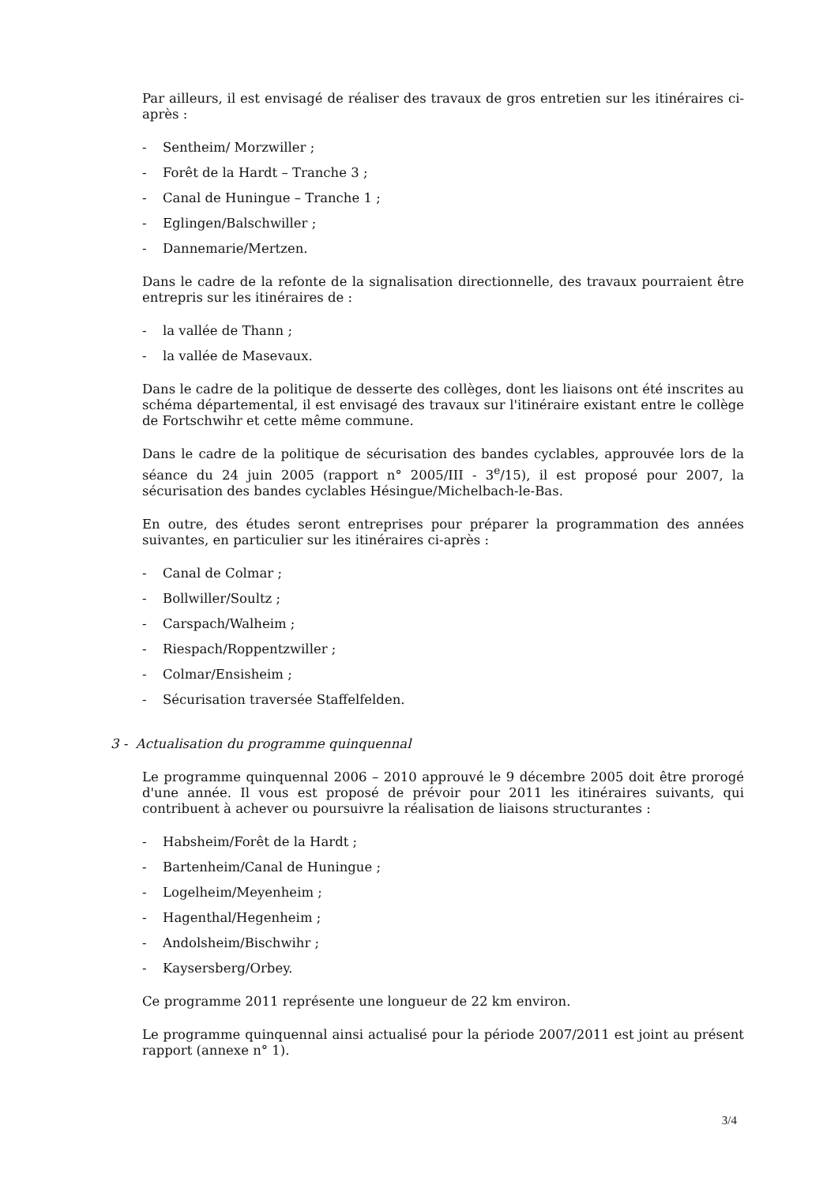Par ailleurs, il est envisagé de réaliser des travaux de gros entretien sur les itinéraires ci-après :
- Sentheim/ Morzwiller ;
- Forêt de la Hardt – Tranche 3 ;
- Canal de Huningue – Tranche 1 ;
- Eglingen/Balschwiller ;
- Dannemarie/Mertzen.
Dans le cadre de la refonte de la signalisation directionnelle, des travaux pourraient être entrepris sur les itinéraires de :
- la vallée de Thann ;
- la vallée de Masevaux.
Dans le cadre de la politique de desserte des collèges, dont les liaisons ont été inscrites au schéma départemental, il est envisagé des travaux sur l'itinéraire existant entre le collège de Fortschwihr et cette même commune.
Dans le cadre de la politique de sécurisation des bandes cyclables, approuvée lors de la séance du 24 juin 2005 (rapport n° 2005/III - 3<sup>e</sup>/15), il est proposé pour 2007, la sécurisation des bandes cyclables Hésingue/Michelbach-le-Bas.
En outre, des études seront entreprises pour préparer la programmation des années suivantes, en particulier sur les itinéraires ci-après :
- Canal de Colmar ;
- Bollwiller/Soultz ;
- Carspach/Walheim ;
- Riespach/Roppentzwiller ;
- Colmar/Ensisheim ;
- Sécurisation traversée Staffelfelden.
3 - Actualisation du programme quinquennal
Le programme quinquennal 2006 – 2010 approuvé le 9 décembre 2005 doit être prorogé d'une année. Il vous est proposé de prévoir pour 2011 les itinéraires suivants, qui contribuent à achever ou poursuivre la réalisation de liaisons structurantes :
- Habsheim/Forêt de la Hardt ;
- Bartenheim/Canal de Huningue ;
- Logelheim/Meyenheim ;
- Hagenthal/Hegenheim ;
- Andolsheim/Bischwihr ;
- Kaysersberg/Orbey.
Ce programme 2011 représente une longueur de 22 km environ.
Le programme quinquennal ainsi actualisé pour la période 2007/2011 est joint au présent rapport (annexe n° 1).
3/4